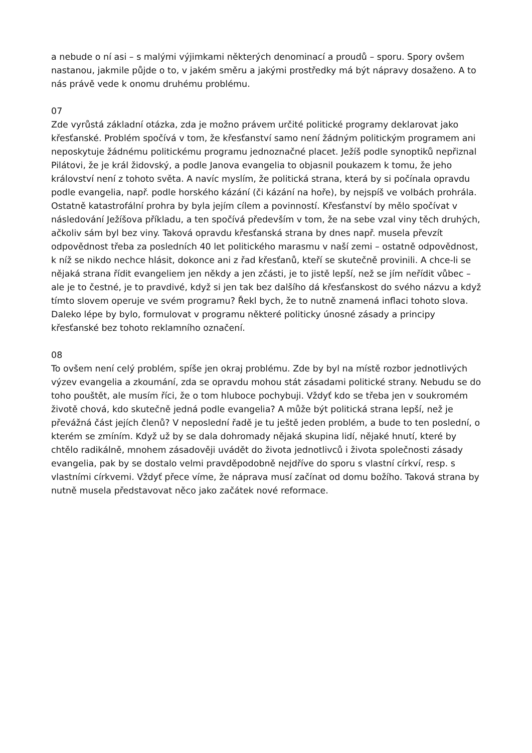a nebude o ní asi – s malými výjimkami některých denominací a proudů – sporu. Spory ovšem nastanou, jakmile půjde o to, v jakém směru a jakými prostředky má být nápravy dosaženo. A to nás právě vede k onomu druhému problému.
07
Zde vyrůstá základní otázka, zda je možno právem určité politické programy deklarovat jako křesťanské. Problém spočívá v tom, že křesťanství samo není žádným politickým programem ani neposkytuje žádnému politickému programu jednoznačné placet. Ježíš podle synoptiků nepřiznal Pilátovi, že je král židovský, a podle Janova evangelia to objasnil poukazem k tomu, že jeho království není z tohoto světa. A navíc myslím, že politická strana, která by si počínala opravdu podle evangelia, např. podle horského kázání (či kázání na hoře), by nejspíš ve volbách prohrála. Ostatně katastrofální prohra by byla jejím cílem a povinností. Křesťanství by mělo spočívat v následování Ježíšova příkladu, a ten spočívá především v tom, že na sebe vzal viny těch druhých, ačkoliv sám byl bez viny. Taková opravdu křesťanská strana by dnes např. musela převzít odpovědnost třeba za posledních 40 let politického marasmu v naší zemi – ostatně odpovědnost, k níž se nikdo nechce hlásit, dokonce ani z řad křesťanů, kteří se skutečně provinili. A chce-li se nějaká strana řídit evangeliem jen někdy a jen zčásti, je to jistě lepší, než se jím neřídit vůbec – ale je to čestné, je to pravdivé, když si jen tak bez dalšího dá křesťanskost do svého názvu a když tímto slovem operuje ve svém programu? Řekl bych, že to nutně znamená inflaci tohoto slova. Daleko lépe by bylo, formulovat v programu některé politicky únosné zásady a principy křesťanské bez tohoto reklamního označení.
08
To ovšem není celý problém, spíše jen okraj problému. Zde by byl na místě rozbor jednotlivých výzev evangelia a zkoumání, zda se opravdu mohou stát zásadami politické strany. Nebudu se do toho pouštět, ale musím říci, že o tom hluboce pochybuji. Vždyť kdo se třeba jen v soukromém životě chová, kdo skutečně jedná podle evangelia? A může být politická strana lepší, než je převážná část jejích členů? V neposlední řadě je tu ještě jeden problém, a bude to ten poslední, o kterém se zmíním. Když už by se dala dohromady nějaká skupina lidí, nějaké hnutí, které by chtělo radikálně, mnohem zásadověji uvádět do života jednotlivců i života společnosti zásady evangelia, pak by se dostalo velmi pravděpodobně nejdříve do sporu s vlastní církví, resp. s vlastními církvemi. Vždyť přece víme, že náprava musí začínat od domu božího. Taková strana by nutně musela představovat něco jako začátek nové reformace.